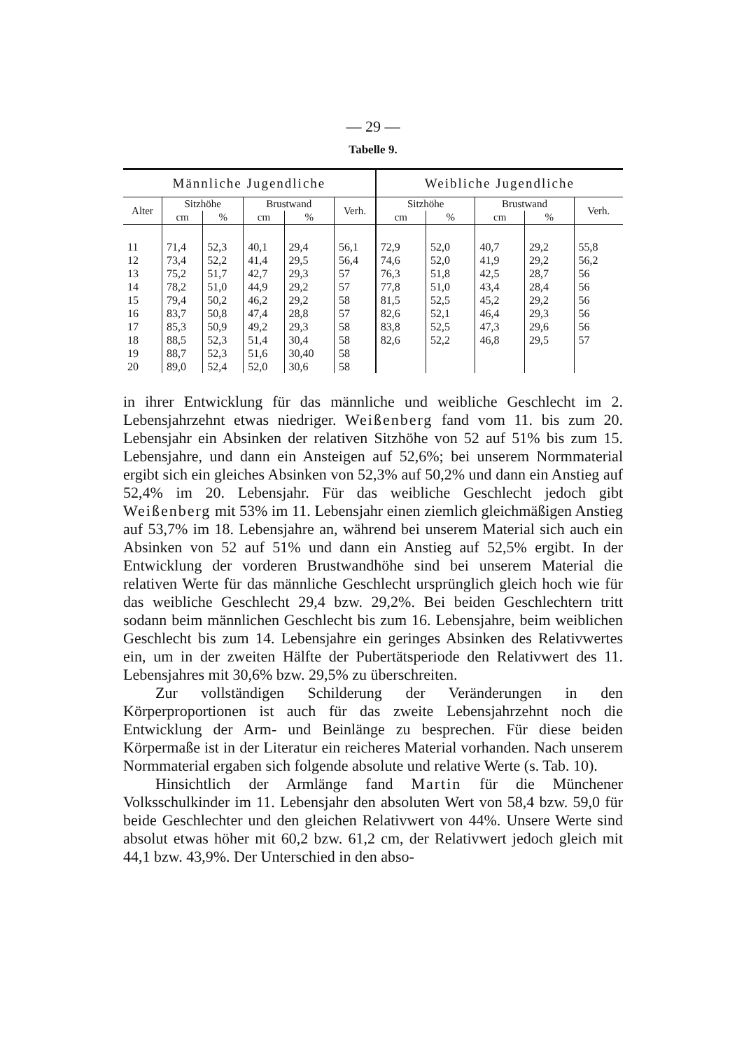— 29 —
Tabelle 9.
| Männliche Jugendliche | | | | | | Weibliche Jugendliche | | | | |
| --- | --- | --- | --- | --- | --- | --- | --- | --- | --- | --- |
| Alter | Sitzhöhe | | Brustwand | | Verh. | Sitzhöhe | | Brustwand | | Verh. |
| | cm | % | cm | % | | cm | % | cm | % | |
| 11 | 71,4 | 52,3 | 40,1 | 29,4 | 56,1 | 72,9 | 52,0 | 40,7 | 29,2 | 55,8 |
| 12 | 73,4 | 52,2 | 41,4 | 29,5 | 56,4 | 74,6 | 52,0 | 41,9 | 29,2 | 56,2 |
| 13 | 75,2 | 51,7 | 42,7 | 29,3 | 57 | 76,3 | 51,8 | 42,5 | 28,7 | 56 |
| 14 | 78,2 | 51,0 | 44,9 | 29,2 | 57 | 77,8 | 51,0 | 43,4 | 28,4 | 56 |
| 15 | 79,4 | 50,2 | 46,2 | 29,2 | 58 | 81,5 | 52,5 | 45,2 | 29,2 | 56 |
| 16 | 83,7 | 50,8 | 47,4 | 28,8 | 57 | 82,6 | 52,1 | 46,4 | 29,3 | 56 |
| 17 | 85,3 | 50,9 | 49,2 | 29,3 | 58 | 83,8 | 52,5 | 47,3 | 29,6 | 56 |
| 18 | 88,5 | 52,3 | 51,4 | 30,4 | 58 | 82,6 | 52,2 | 46,8 | 29,5 | 57 |
| 19 | 88,7 | 52,3 | 51,6 | 30,40 | 58 | | | | | |
| 20 | 89,0 | 52,4 | 52,0 | 30,6 | 58 | | | | | |
in ihrer Entwicklung für das männliche und weibliche Geschlecht im 2. Lebensjahrzehnt etwas niedriger. Weißenberg fand vom 11. bis zum 20. Lebensjahr ein Absinken der relativen Sitzhöhe von 52 auf 51% bis zum 15. Lebensjahre, und dann ein Ansteigen auf 52,6%; bei unserem Normmaterial ergibt sich ein gleiches Absinken von 52,3% auf 50,2% und dann ein Anstieg auf 52,4% im 20. Lebensjahr. Für das weibliche Geschlecht jedoch gibt Weißenberg mit 53% im 11. Lebensjahr einen ziemlich gleichmäßigen Anstieg auf 53,7% im 18. Lebensjahre an, während bei unserem Material sich auch ein Absinken von 52 auf 51% und dann ein Anstieg auf 52,5% ergibt. In der Entwicklung der vorderen Brustwandhöhe sind bei unserem Material die relativen Werte für das männliche Geschlecht ursprünglich gleich hoch wie für das weibliche Geschlecht 29,4 bzw. 29,2%. Bei beiden Geschlechtern tritt sodann beim männlichen Geschlecht bis zum 16. Lebensjahre, beim weiblichen Geschlecht bis zum 14. Lebensjahre ein geringes Absinken des Relativwertes ein, um in der zweiten Hälfte der Pubertätsperiode den Relativwert des 11. Lebensjahres mit 30,6% bzw. 29,5% zu überschreiten.
Zur vollständigen Schilderung der Veränderungen in den Körperproportionen ist auch für das zweite Lebensjahrzehnt noch die Entwicklung der Arm- und Beinlänge zu besprechen. Für diese beiden Körpermaße ist in der Literatur ein reicheres Material vorhanden. Nach unserem Normmaterial ergaben sich folgende absolute und relative Werte (s. Tab. 10).
Hinsichtlich der Armlänge fand Martin für die Münchener Volksschulkinder im 11. Lebensjahr den absoluten Wert von 58,4 bzw. 59,0 für beide Geschlechter und den gleichen Relativwert von 44%. Unsere Werte sind absolut etwas höher mit 60,2 bzw. 61,2 cm, der Relativwert jedoch gleich mit 44,1 bzw. 43,9%. Der Unterschied in den abso-